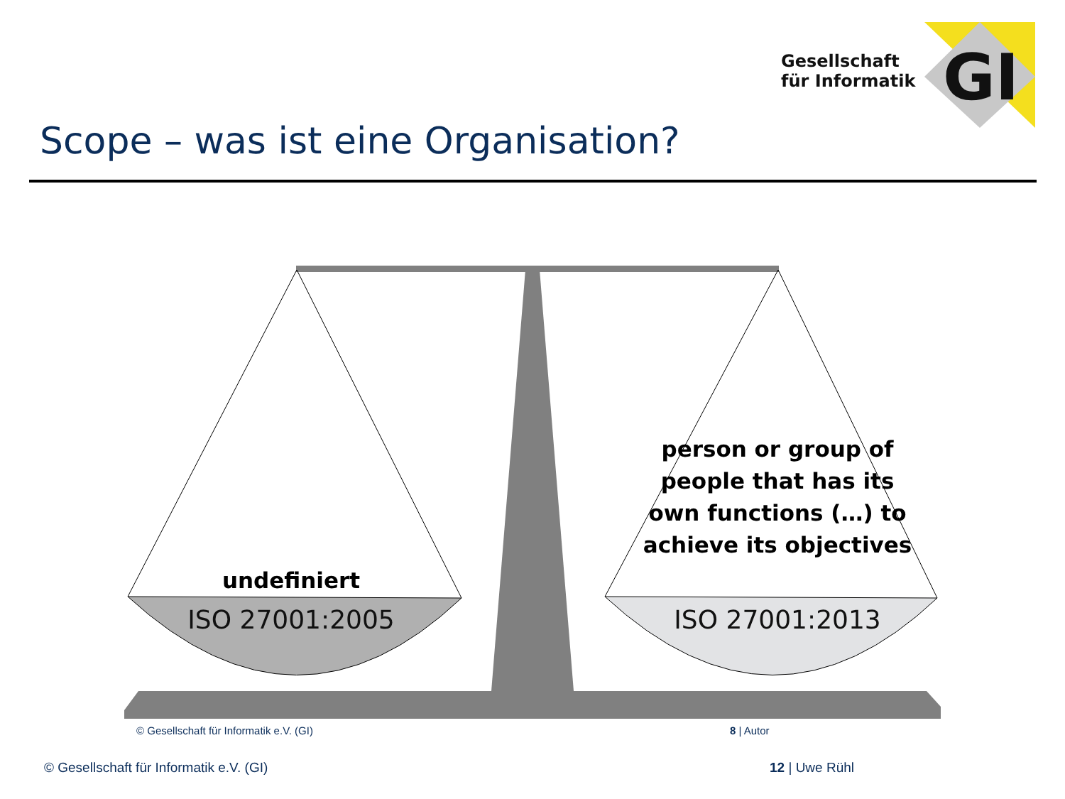GI
Gesellschaft
für Informatik
Scope – was ist eine Organisation?
undefiniert
person or group of people that has its own functions (…) to achieve its objectives
ISO 27001:2005 ISO 27001:2013
© Gesellschaft für Informatik e.V. (GI)
8 | Autor
© Gesellschaft für Informatik e.V. (GI)
12 | Uwe Rühl